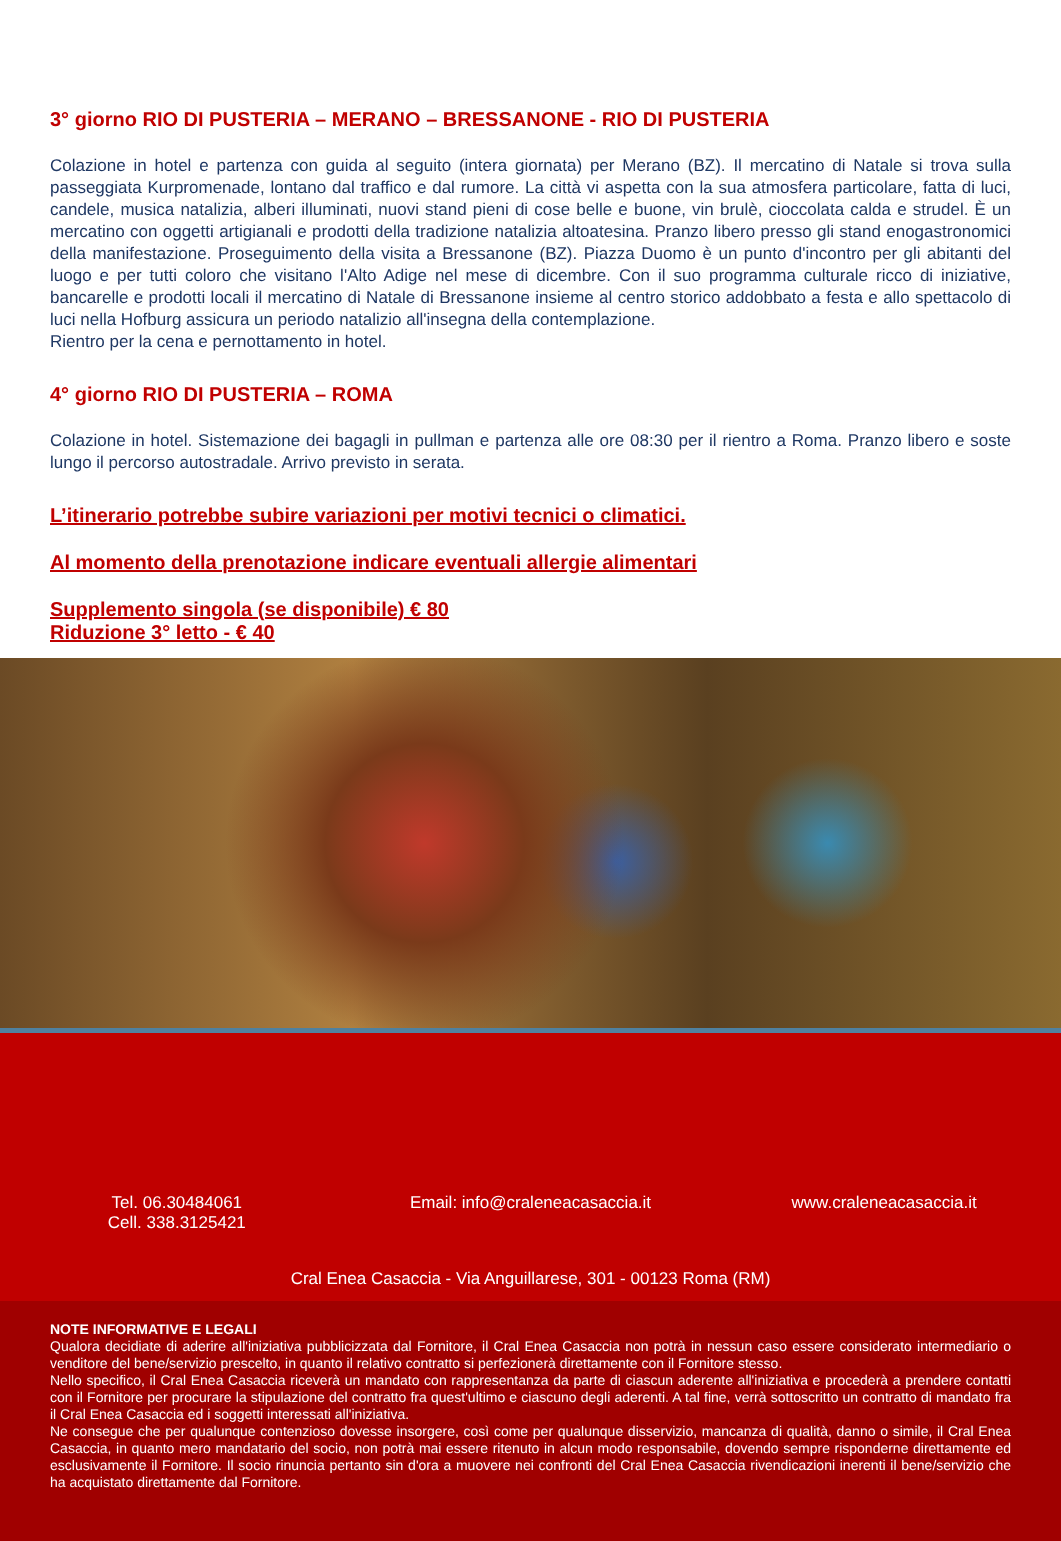3° giorno RIO DI PUSTERIA – MERANO – BRESSANONE - RIO DI PUSTERIA
Colazione in hotel e partenza con guida al seguito (intera giornata) per Merano (BZ). Il mercatino di Natale si trova sulla passeggiata Kurpromenade, lontano dal traffico e dal rumore. La città vi aspetta con la sua atmosfera particolare, fatta di luci, candele, musica natalizia, alberi illuminati, nuovi stand pieni di cose belle e buone, vin brulè, cioccolata calda e strudel. È un mercatino con oggetti artigianali e prodotti della tradizione natalizia altoatesina. Pranzo libero presso gli stand enogastronomici della manifestazione. Proseguimento della visita a Bressanone (BZ). Piazza Duomo è un punto d'incontro per gli abitanti del luogo e per tutti coloro che visitano l'Alto Adige nel mese di dicembre. Con il suo programma culturale ricco di iniziative, bancarelle e prodotti locali il mercatino di Natale di Bressanone insieme al centro storico addobbato a festa e allo spettacolo di luci nella Hofburg assicura un periodo natalizio all'insegna della contemplazione.
Rientro per la cena e pernottamento in hotel.
4° giorno RIO DI PUSTERIA – ROMA
Colazione in hotel. Sistemazione dei bagagli in pullman e partenza alle ore 08:30 per il rientro a Roma. Pranzo libero e soste lungo il percorso autostradale. Arrivo previsto in serata.
L’itinerario potrebbe subire variazioni per motivi tecnici o climatici.
Al momento della prenotazione indicare eventuali allergie alimentari
Supplemento singola (se disponibile) € 80
Riduzione 3° letto - € 40
Tel. 06.30484061
Cell. 338.3125421
Email: info@craleneacasaccia.it
www.craleneacasaccia.it
Cral Enea Casaccia - Via Anguillarese, 301 - 00123 Roma (RM)
NOTE INFORMATIVE E LEGALI
Qualora decidiate di aderire all'iniziativa pubblicizzata dal Fornitore, il Cral Enea Casaccia non potrà in nessun caso essere considerato intermediario o venditore del bene/servizio prescelto, in quanto il relativo contratto si perfezionerà direttamente con il Fornitore stesso.
Nello specifico, il Cral Enea Casaccia riceverà un mandato con rappresentanza da parte di ciascun aderente all'iniziativa e procederà a prendere contatti con il Fornitore per procurare la stipulazione del contratto fra quest'ultimo e ciascuno degli aderenti. A tal fine, verrà sottoscritto un contratto di mandato fra il Cral Enea Casaccia ed i soggetti interessati all'iniziativa.
Ne consegue che per qualunque contenzioso dovesse insorgere, così come per qualunque disservizio, mancanza di qualità, danno o simile, il Cral Enea Casaccia, in quanto mero mandatario del socio, non potrà mai essere ritenuto in alcun modo responsabile, dovendo sempre risponderne direttamente ed esclusivamente il Fornitore. Il socio rinuncia pertanto sin d'ora a muovere nei confronti del Cral Enea Casaccia rivendicazioni inerenti il bene/servizio che ha acquistato direttamente dal Fornitore.